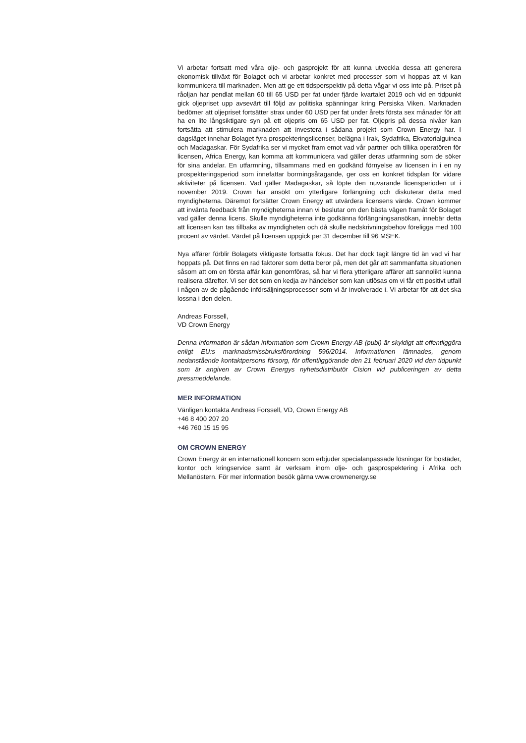Vi arbetar fortsatt med våra olje- och gasprojekt för att kunna utveckla dessa att generera ekonomisk tillväxt för Bolaget och vi arbetar konkret med processer som vi hoppas att vi kan kommunicera till marknaden. Men att ge ett tidsperspektiv på detta vågar vi oss inte på. Priset på råoljan har pendlat mellan 60 till 65 USD per fat under fjärde kvartalet 2019 och vid en tidpunkt gick oljepriset upp avsevärt till följd av politiska spänningar kring Persiska Viken. Marknaden bedömer att oljepriset fortsätter strax under 60 USD per fat under årets första sex månader för att ha en lite långsiktigare syn på ett oljepris om 65 USD per fat. Oljepris på dessa nivåer kan fortsätta att stimulera marknaden att investera i sådana projekt som Crown Energy har. I dagsläget innehar Bolaget fyra prospekteringslicenser, belägna i Irak, Sydafrika, Ekvatorialguinea och Madagaskar. För Sydafrika ser vi mycket fram emot vad vår partner och tillika operatören för licensen, Africa Energy, kan komma att kommunicera vad gäller deras utfarmning som de söker för sina andelar. En utfarmning, tillsammans med en godkänd förnyelse av licensen in i en ny prospekteringsperiod som innefattar borrningsåtagande, ger oss en konkret tidsplan för vidare aktiviteter på licensen. Vad gäller Madagaskar, så löpte den nuvarande licensperioden ut i november 2019. Crown har ansökt om ytterligare förlängning och diskuterar detta med myndigheterna. Däremot fortsätter Crown Energy att utvärdera licensens värde. Crown kommer att invänta feedback från myndigheterna innan vi beslutar om den bästa vägen framåt för Bolaget vad gäller denna licens. Skulle myndigheterna inte godkänna förlängningsansökan, innebär detta att licensen kan tas tillbaka av myndigheten och då skulle nedskrivningsbehov föreligga med 100 procent av värdet. Värdet på licensen uppgick per 31 december till 96 MSEK.
Nya affärer förblir Bolagets viktigaste fortsatta fokus. Det har dock tagit längre tid än vad vi har hoppats på. Det finns en rad faktorer som detta beror på, men det går att sammanfatta situationen såsom att om en första affär kan genomföras, så har vi flera ytterligare affärer att sannolikt kunna realisera därefter. Vi ser det som en kedja av händelser som kan utlösas om vi får ett positivt utfall i någon av de pågående införsäljningsprocesser som vi är involverade i. Vi arbetar för att det ska lossna i den delen.
Andreas Forssell,
VD Crown Energy
Denna information är sådan information som Crown Energy AB (publ) är skyldigt att offentliggöra enligt EU:s marknadsmissbruksförordning 596/2014. Informationen lämnades, genom nedanstående kontaktpersons försorg, för offentliggörande den 21 februari 2020 vid den tidpunkt som är angiven av Crown Energys nyhetsdistributör Cision vid publiceringen av detta pressmeddelande.
MER INFORMATION
Vänligen kontakta Andreas Forssell, VD, Crown Energy AB
+46 8 400 207 20
+46 760 15 15 95
OM CROWN ENERGY
Crown Energy är en internationell koncern som erbjuder specialanpassade lösningar för bostäder, kontor och kringservice samt är verksam inom olje- och gasprospektering i Afrika och Mellanöstern. För mer information besök gärna www.crownenergy.se